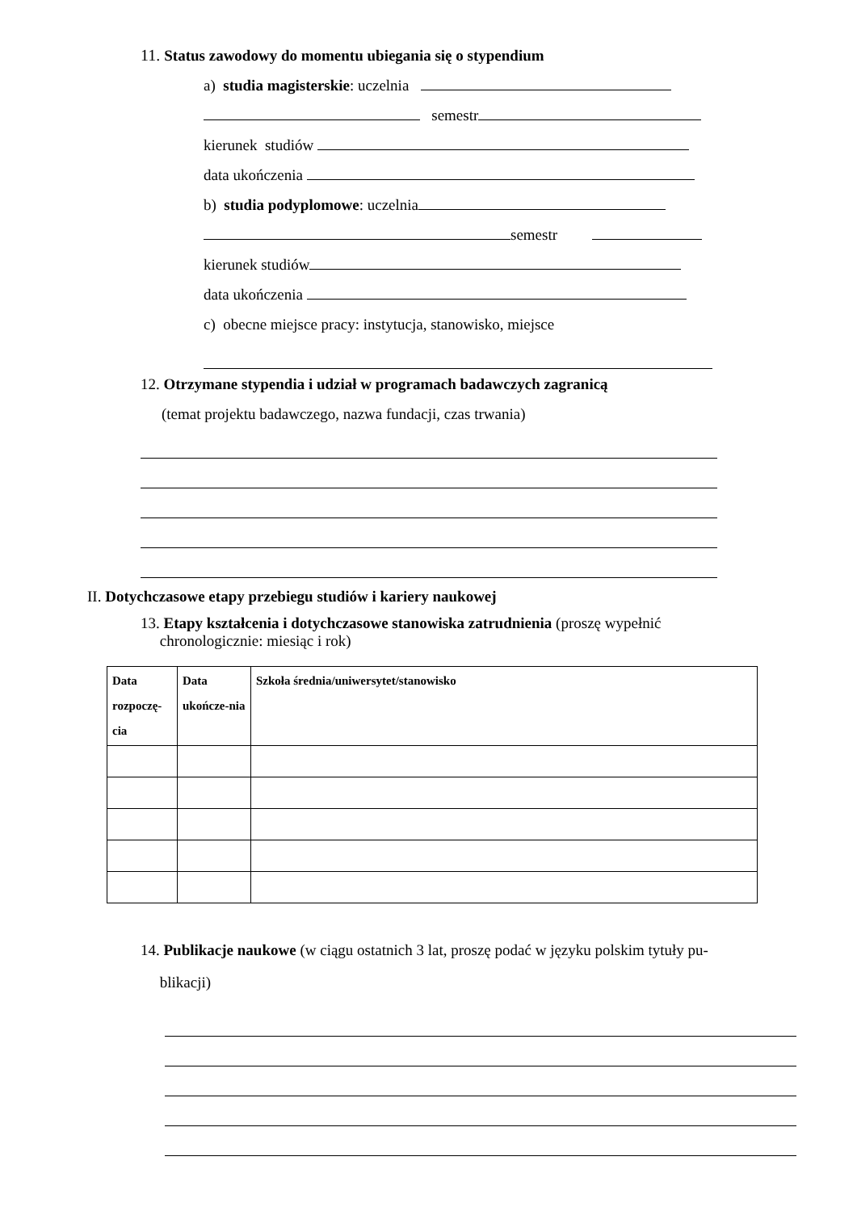11. Status zawodowy do momentu ubiegania się o stypendium
a) studia magisterskie: uczelnia
semestr
kierunek studiów
data ukończenia
b) studia podyplomowe: uczelnia
semestr
kierunek studiów
data ukończenia
c) obecne miejsce pracy: instytucja, stanowisko, miejsce
12. Otrzymane stypendia i udział w programach badawczych zagranicą
(temat projektu badawczego, nazwa fundacji, czas trwania)
II. Dotychczasowe etapy przebiegu studiów i kariery naukowej
13. Etapy kształcenia i dotychczasowe stanowiska zatrudnienia (proszę wypełnić
chronologicznie: miesiąc i rok)
| Data rozpoczę-cia | Data ukończe-nia | Szkoła średnia/uniwersytet/stanowisko |
| --- | --- | --- |
14. Publikacje naukowe (w ciągu ostatnich 3 lat, proszę podać w języku polskim tytuły pu-
blikacji)